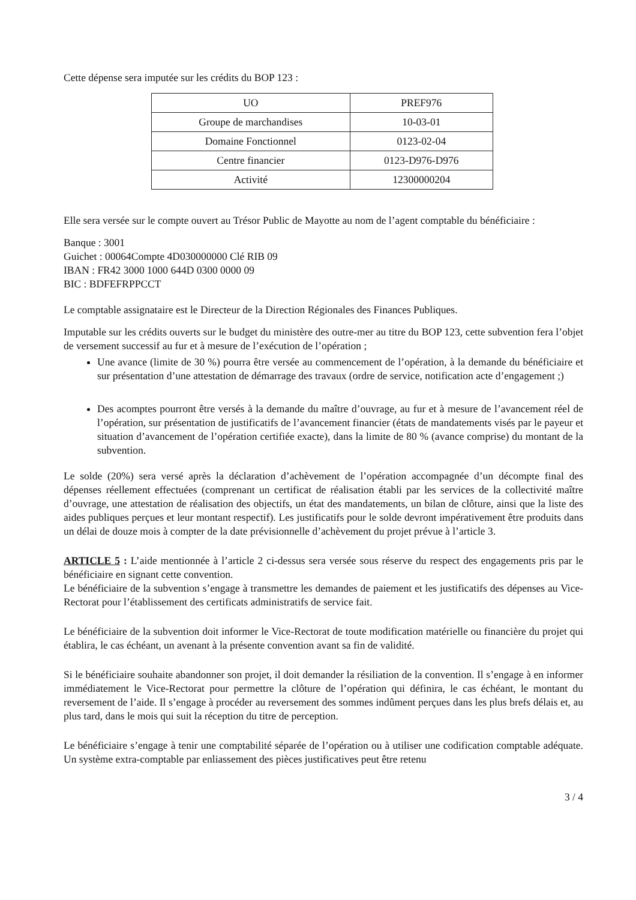Cette dépense sera imputée sur les crédits du BOP 123 :
| UO | PREF976 |
| Groupe de marchandises | 10-03-01 |
| Domaine Fonctionnel | 0123-02-04 |
| Centre financier | 0123-D976-D976 |
| Activité | 12300000204 |
Elle sera versée sur le compte ouvert au Trésor Public de Mayotte au nom de l’agent comptable du bénéficiaire :
Banque : 3001
Guichet : 00064Compte 4D030000000 Clé RIB 09
IBAN : FR42 3000 1000 644D 0300 0000 09
BIC : BDFEFRPPCCT
Le comptable assignataire est le Directeur de la Direction Régionales des Finances Publiques.
Imputable sur les crédits ouverts sur le budget du ministère des outre-mer au titre du BOP 123, cette subvention fera l’objet de versement successif au fur et à mesure de l’exécution de l’opération ;
Une avance (limite de 30 %) pourra être versée au commencement de l’opération, à la demande du bénéficiaire et sur présentation d’une attestation de démarrage des travaux (ordre de service, notification acte d’engagement ;)
Des acomptes pourront être versés à la demande du maître d’ouvrage, au fur et à mesure de l’avancement réel de l’opération, sur présentation de justificatifs de l’avancement financier (états de mandatements visés par le payeur et situation d’avancement de l’opération certifiée exacte), dans la limite de 80 % (avance comprise) du montant de la subvention.
Le solde (20%) sera versé après la déclaration d’achèvement de l’opération accompagnée d’un décompte final des dépenses réellement effectuées (comprenant un certificat de réalisation établi par les services de la collectivité maître d’ouvrage, une attestation de réalisation des objectifs, un état des mandatements, un bilan de clôture, ainsi que la liste des aides publiques perçues et leur montant respectif). Les justificatifs pour le solde devront impérativement être produits dans un délai de douze mois à compter de la date prévisionnelle d’achèvement du projet prévue à l’article 3.
ARTICLE 5 : L’aide mentionnée à l’article 2 ci-dessus sera versée sous réserve du respect des engagements pris par le bénéficiaire en signant cette convention.
Le bénéficiaire de la subvention s’engage à transmettre les demandes de paiement et les justificatifs des dépenses au Vice-Rectorat pour l’établissement des certificats administratifs de service fait.
Le bénéficiaire de la subvention doit informer le Vice-Rectorat de toute modification matérielle ou financière du projet qui établira, le cas échéant, un avenant à la présente convention avant sa fin de validité.
Si le bénéficiaire souhaite abandonner son projet, il doit demander la résiliation de la convention. Il s’engage à en informer immédiatement le Vice-Rectorat pour permettre la clôture de l’opération qui définira, le cas échéant, le montant du reversement de l’aide. Il s’engage à procéder au reversement des sommes indûment perçues dans les plus brefs délais et, au plus tard, dans le mois qui suit la réception du titre de perception.
Le bénéficiaire s’engage à tenir une comptabilité séparée de l’opération ou à utiliser une codification comptable adéquate. Un système extra-comptable par enliassement des pièces justificatives peut être retenu
3 / 4